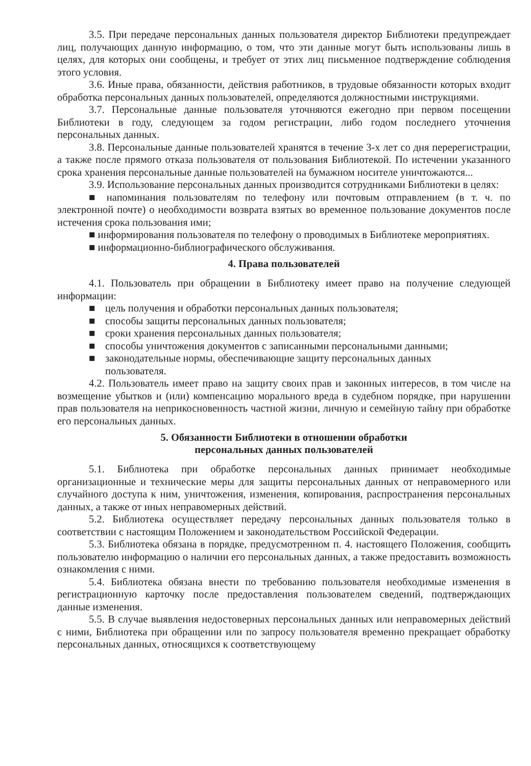3.5. При передаче персональных данных пользователя директор Библиотеки предупреждает лиц, получающих данную информацию, о том, что эти данные могут быть использованы лишь в целях, для которых они сообщены, и требует от этих лиц письменное подтверждение соблюдения этого условия.
3.6. Иные права, обязанности, действия работников, в трудовые обязанности которых входит обработка персональных данных пользователей, определяются должностными инструкциями.
3.7. Персональные данные пользователя уточняются ежегодно при первом посещении Библиотеки в году, следующем за годом регистрации, либо годом последнего уточнения персональных данных.
3.8. Персональные данные пользователей хранятся в течение 3-х лет со дня перерегистрации, а также после прямого отказа пользователя от пользования Библиотекой. По истечении указанного срока хранения персональные данные пользователей на бумажном носителе уничтожаются...
3.9. Использование персональных данных производится сотрудниками Библиотеки в целях:
■ напоминания пользователям по телефону или почтовым отправлением (в т. ч. по электронной почте) о необходимости возврата взятых во временное пользование документов после истечения срока пользования ими;
■ информирования пользователя по телефону о проводимых в Библиотеке мероприятиях.
■ информационно-библиографического обслуживания.
4. Права пользователей
4.1. Пользователь при обращении в Библиотеку имеет право на получение следующей информации:
■ цель получения и обработки персональных данных пользователя;
■ способы защиты персональных данных пользователя;
■ сроки хранения персональных данных пользователя;
■ способы уничтожения документов с записанными персональными данными;
■ законодательные нормы, обеспечивающие защиту персональных данных
пользователя.
4.2. Пользователь имеет право на защиту своих прав и законных интересов, в том числе на возмещение убытков и (или) компенсацию морального вреда в судебном порядке, при нарушении прав пользователя на неприкосновенность частной жизни, личную и семейную тайну при обработке его персональных данных.
5. Обязанности Библиотеки в отношении обработки
персональных данных пользователей
5.1. Библиотека при обработке персональных данных принимает необходимые организационные и технические меры для защиты персональных данных от неправомерного или случайного доступа к ним, уничтожения, изменения, копирования, распространения персональных данных, а также от иных неправомерных действий.
5.2. Библиотека осуществляет передачу персональных данных пользователя только в соответствии с настоящим Положением и законодательством Российской Федерации.
5.3. Библиотека обязана в порядке, предусмотренном п. 4. настоящего Положения, сообщить пользователю информацию о наличии его персональных данных, а также предоставить возможность ознакомления с ними.
5.4. Библиотека обязана внести по требованию пользователя необходимые изменения в регистрационную карточку после предоставления пользователем сведений, подтверждающих данные изменения.
5.5. В случае выявления недостоверных персональных данных или неправомерных действий с ними, Библиотека при обращении или по запросу пользователя временно прекращает обработку персональных данных, относящихся к соответствующему